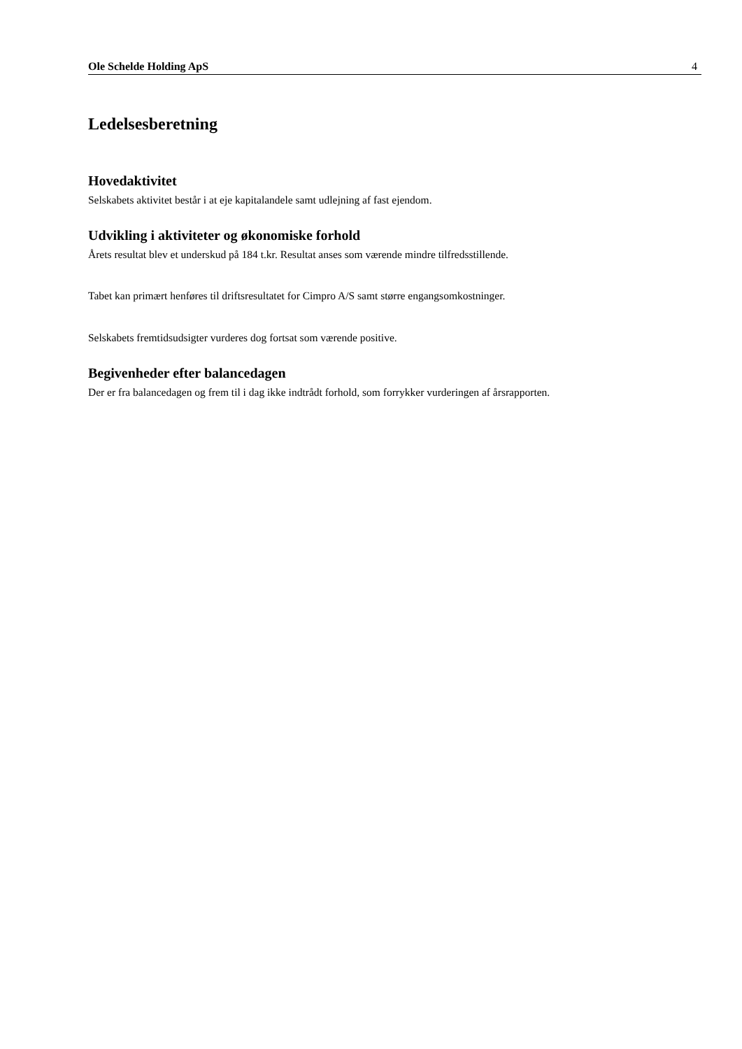Ole Schelde Holding ApS 4
Ledelsesberetning
Hovedaktivitet
Selskabets aktivitet består i at eje kapitalandele samt udlejning af fast ejendom.
Udvikling i aktiviteter og økonomiske forhold
Årets resultat blev et underskud på 184 t.kr. Resultat anses som værende mindre tilfredsstillende.
Tabet kan primært henføres til driftsresultatet for Cimpro A/S samt større engangsomkostninger.
Selskabets fremtidsudsigter vurderes dog fortsat som værende positive.
Begivenheder efter balancedagen
Der er fra balancedagen og frem til i dag ikke indtrådt forhold, som forrykker vurderingen af årsrapporten.